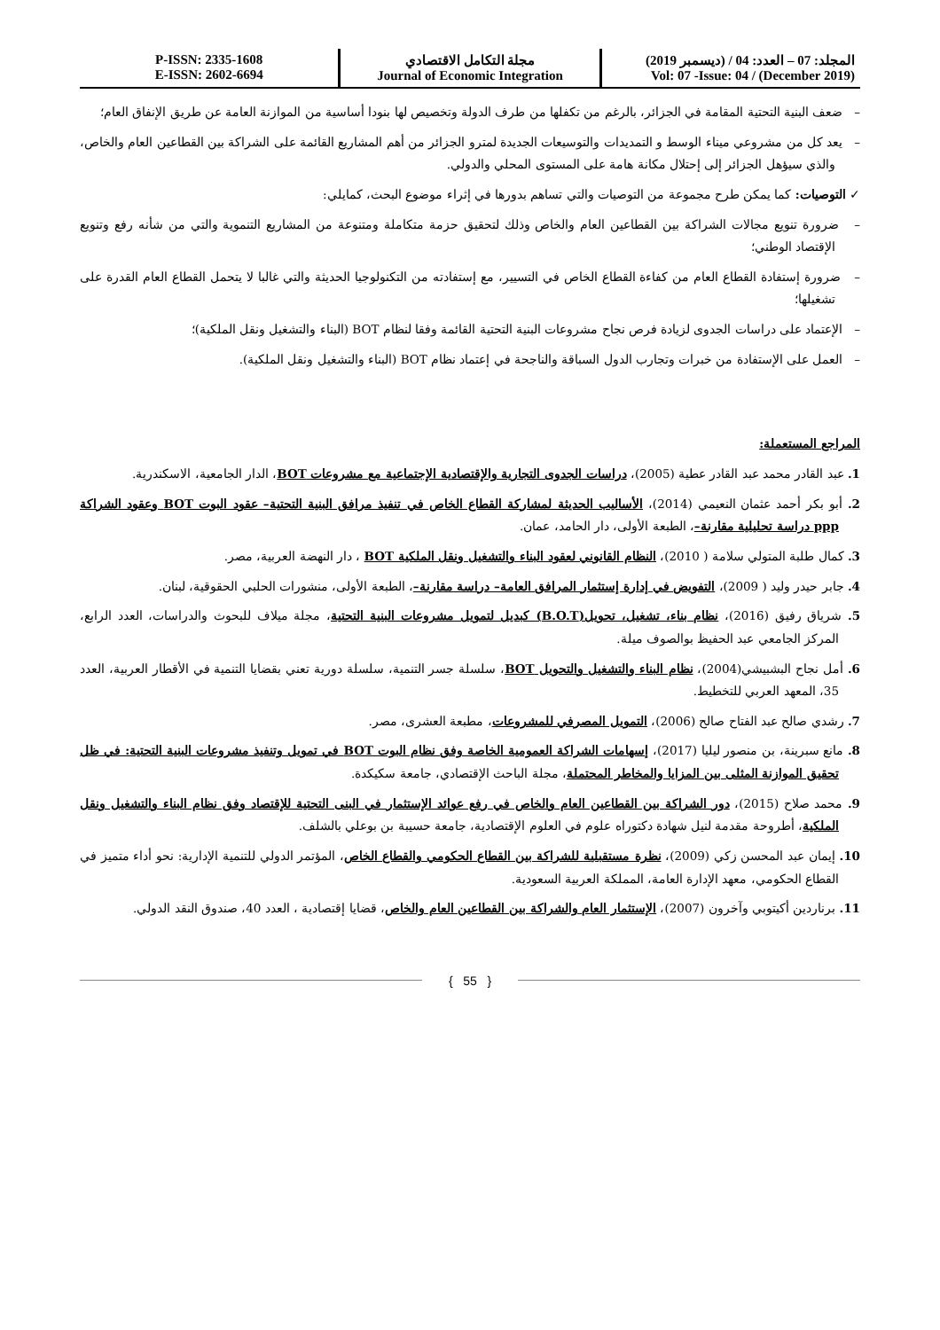المجلد: 07 – العدد: 04 / (ديسمبر 2019)
Vol: 07 -Issue: 04 / (December 2019)
مجلة التكامل الاقتصادي
Journal of Economic Integration
P-ISSN: 2335-1608
E-ISSN: 2602-6694
– ضعف البنية التحتية المقامة في الجزائر، بالرغم من تكفلها من طرف الدولة وتخصيص لها بنودا أساسية من الموازنة العامة عن طريق الإنفاق العام؛
– يعد كل من مشروعي ميناء الوسط و التمديدات والتوسيعات الجديدة لمترو الجزائر من أهم المشاريع القائمة على الشراكة بين القطاعين العام والخاص، والذي سيؤهل الجزائر إلى إحتلال مكانة هامة على المستوى المحلي والدولي.
✓ التوصيات: كما يمكن طرح مجموعة من التوصيات والتي تساهم بدورها في إثراء موضوع البحث، كمايلي:
– ضرورة تنويع مجالات الشراكة بين القطاعين العام والخاص وذلك لتحقيق حزمة متكاملة ومتنوعة من المشاريع التنموية والتي من شأنه رفع وتنويع الإقتصاد الوطني؛
– ضرورة إستفادة القطاع العام من كفاءة القطاع الخاص في التسيير، مع إستفادته من التكنولوجيا الحديثة والتي غالبا لا يتحمل القطاع العام القدرة على تشغيلها؛
– الإعتماد على دراسات الجدوى لزيادة فرص نجاح مشروعات البنية التحتية القائمة وفقا لنظام BOT (البناء والتشغيل ونقل الملكية)؛
– العمل على الإستفادة من خبرات وتجارب الدول السباقة والناجحة في إعتماد نظام BOT (البناء والتشغيل ونقل الملكية).
المراجع المستعملة:
1. عبد القادر محمد عبد القادر عطية (2005)، دراسات الجدوى التجارية والإقتصادية الإجتماعية مع مشروعات BOT، الدار الجامعية، الاسكندرية.
2. أبو بكر أحمد عثمان النعيمي (2014)، الأساليب الحديثة لمشاركة القطاع الخاص في تنفيذ مرافق البنية التحتية– عقود البوت BOT وعقود الشراكة ppp دراسة تحليلية مقارنة–، الطبعة الأولى، دار الحامد، عمان.
3. كمال طلبة المتولي سلامة ( 2010)، النظام القانوني لعقود البناء والتشغيل ونقل الملكية BOT ، دار النهضة العربية، مصر.
4. جابر حيدر وليد ( 2009)، التفويض في إدارة إستثمار المرافق العامة– دراسة مقارنة–، الطبعة الأولى، منشورات الحلبي الحقوقية، لبنان.
5. شرياق رفيق (2016)، نظام بناء، تشغيل، تحويل(B.O.T) كبديل لتمويل مشروعات البنية التحتية، مجلة ميلاف للبحوث والدراسات، العدد الرابع، المركز الجامعي عبد الحفيظ بوالصوف ميلة.
6. أمل نجاح البشبيشي(2004)، نظام البناء والتشغيل والتحويل BOT، سلسلة جسر التنمية، سلسلة دورية تعني بقضايا التنمية في الأقطار العربية، العدد 35، المعهد العربي للتخطيط.
7. رشدي صالح عبد الفتاح صالح (2006)، التمويل المصرفي للمشروعات، مطبعة العشرى، مصر.
8. مانع سبرينة، بن منصور ليليا (2017)، إسهامات الشراكة العمومية الخاصة وفق نظام البوت BOT في تمويل وتنفيذ مشروعات البنية التحتية: في ظل تحقيق الموازنة المثلى بين المزايا والمخاطر المحتملة، مجلة الباحث الإقتصادي، جامعة سكيكدة.
9. محمد صلاح (2015)، دور الشراكة بين القطاعين العام والخاص في رفع عوائد الإستثمار في البنى التحتية للإقتصاد وفق نظام البناء والتشغيل ونقل الملكية، أطروحة مقدمة لنيل شهادة دكتوراه علوم في العلوم الإقتصادية، جامعة حسيبة بن بوعلي بالشلف.
10. إيمان عبد المحسن زكي (2009)، نظرة مستقبلية للشراكة بين القطاع الحكومي والقطاع الخاص، المؤتمر الدولي للتنمية الإدارية: نحو أداء متميز في القطاع الحكومي، معهد الإدارة العامة، المملكة العربية السعودية.
11. برناردين أكيتوبي وآخرون (2007)، الإستثمار العام والشراكة بين القطاعين العام والخاص، قضايا إقتصادية ، العدد 40، صندوق النقد الدولي.
{ 55 }